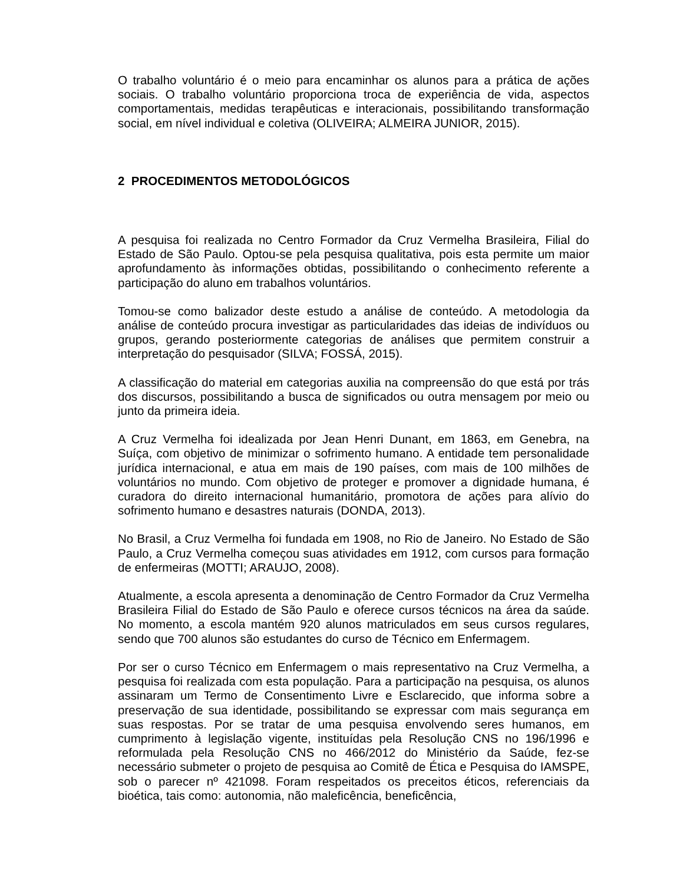O trabalho voluntário é o meio para encaminhar os alunos para a prática de ações sociais. O trabalho voluntário proporciona troca de experiência de vida, aspectos comportamentais, medidas terapêuticas e interacionais, possibilitando transformação social, em nível individual e coletiva (OLIVEIRA; ALMEIRA JUNIOR, 2015).
2 PROCEDIMENTOS METODOLÓGICOS
A pesquisa foi realizada no Centro Formador da Cruz Vermelha Brasileira, Filial do Estado de São Paulo. Optou-se pela pesquisa qualitativa, pois esta permite um maior aprofundamento às informações obtidas, possibilitando o conhecimento referente a participação do aluno em trabalhos voluntários.
Tomou-se como balizador deste estudo a análise de conteúdo. A metodologia da análise de conteúdo procura investigar as particularidades das ideias de indivíduos ou grupos, gerando posteriormente categorias de análises que permitem construir a interpretação do pesquisador (SILVA; FOSSÁ, 2015).
A classificação do material em categorias auxilia na compreensão do que está por trás dos discursos, possibilitando a busca de significados ou outra mensagem por meio ou junto da primeira ideia.
A Cruz Vermelha foi idealizada por Jean Henri Dunant, em 1863, em Genebra, na Suíça, com objetivo de minimizar o sofrimento humano. A entidade tem personalidade jurídica internacional, e atua em mais de 190 países, com mais de 100 milhões de voluntários no mundo. Com objetivo de proteger e promover a dignidade humana, é curadora do direito internacional humanitário, promotora de ações para alívio do sofrimento humano e desastres naturais (DONDA, 2013).
No Brasil, a Cruz Vermelha foi fundada em 1908, no Rio de Janeiro. No Estado de São Paulo, a Cruz Vermelha começou suas atividades em 1912, com cursos para formação de enfermeiras (MOTTI; ARAUJO, 2008).
Atualmente, a escola apresenta a denominação de Centro Formador da Cruz Vermelha Brasileira Filial do Estado de São Paulo e oferece cursos técnicos na área da saúde. No momento, a escola mantém 920 alunos matriculados em seus cursos regulares, sendo que 700 alunos são estudantes do curso de Técnico em Enfermagem.
Por ser o curso Técnico em Enfermagem o mais representativo na Cruz Vermelha, a pesquisa foi realizada com esta população. Para a participação na pesquisa, os alunos assinaram um Termo de Consentimento Livre e Esclarecido, que informa sobre a preservação de sua identidade, possibilitando se expressar com mais segurança em suas respostas. Por se tratar de uma pesquisa envolvendo seres humanos, em cumprimento à legislação vigente, instituídas pela Resolução CNS no 196/1996 e reformulada pela Resolução CNS no 466/2012 do Ministério da Saúde, fez-se necessário submeter o projeto de pesquisa ao Comitê de Ética e Pesquisa do IAMSPE, sob o parecer nº 421098. Foram respeitados os preceitos éticos, referenciais da bioética, tais como: autonomia, não maleficência, beneficência,